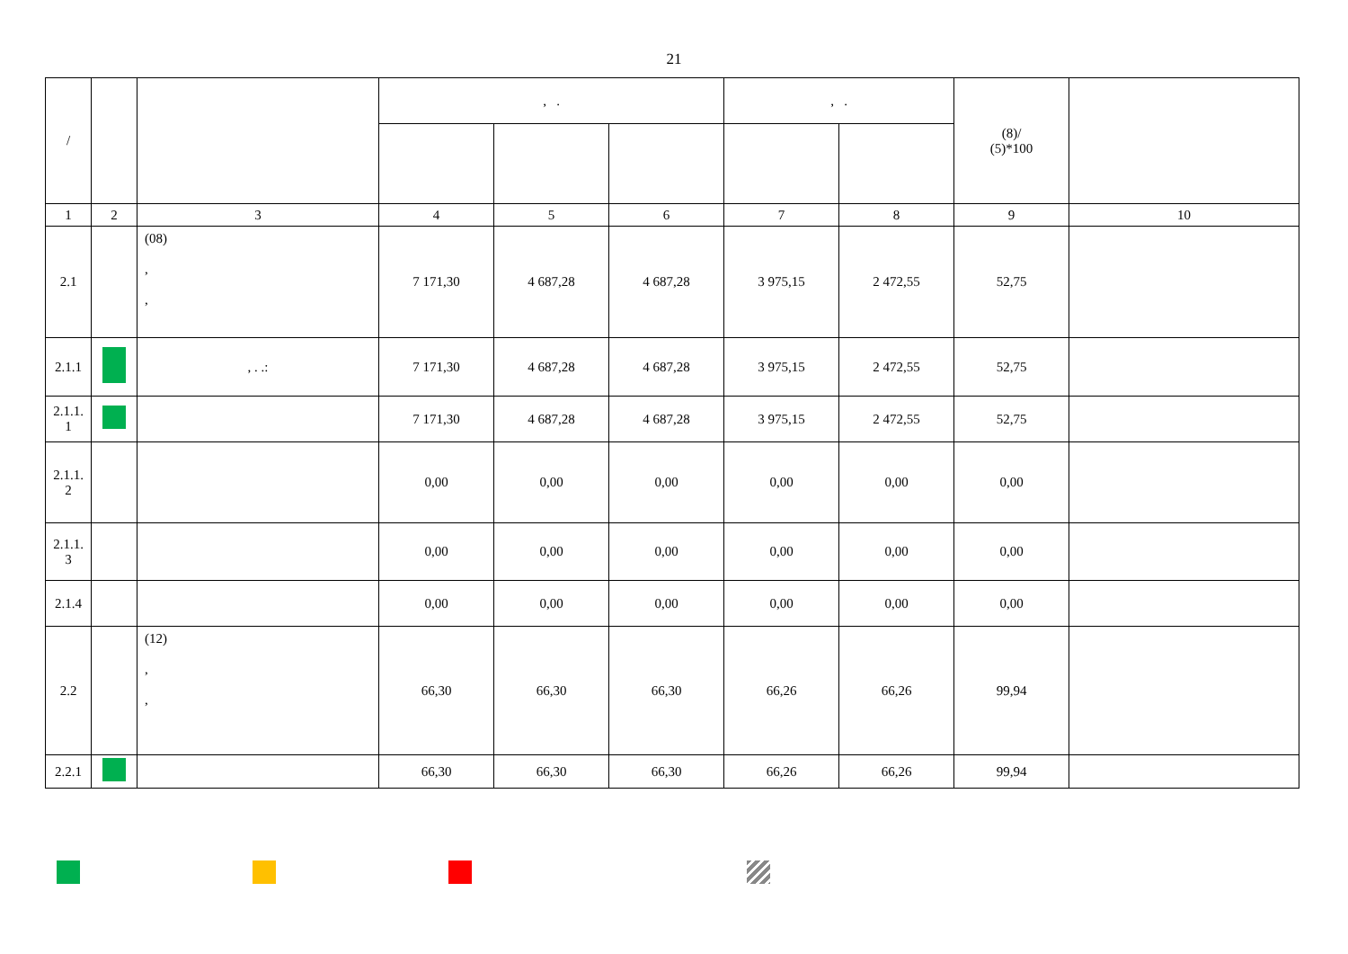21
| / | | | , . | | | , . | | (8)/ (5)*100 | |
| --- | --- | --- | --- | --- | --- | --- | --- | --- | --- |
| 1 | 2 | 3 | 4 | 5 | 6 | 7 | 8 | 9 | 10 |
| 2.1 | | (08) , , | 7 171,30 | 4 687,28 | 4 687,28 | 3 975,15 | 2 472,55 | 52,75 | |
| 2.1.1 | | , . .: | 7 171,30 | 4 687,28 | 4 687,28 | 3 975,15 | 2 472,55 | 52,75 | |
| 2.1.1. 1 | | | 7 171,30 | 4 687,28 | 4 687,28 | 3 975,15 | 2 472,55 | 52,75 | |
| 2.1.1. 2 | | | 0,00 | 0,00 | 0,00 | 0,00 | 0,00 | 0,00 | |
| 2.1.1. 3 | | | 0,00 | 0,00 | 0,00 | 0,00 | 0,00 | 0,00 | |
| 2.1.4 | | | 0,00 | 0,00 | 0,00 | 0,00 | 0,00 | 0,00 | |
| 2.2 | | (12) , , | 66,30 | 66,30 | 66,30 | 66,26 | 66,26 | 99,94 | |
| 2.2.1 | | | 66,30 | 66,30 | 66,30 | 66,26 | 66,26 | 99,94 | |